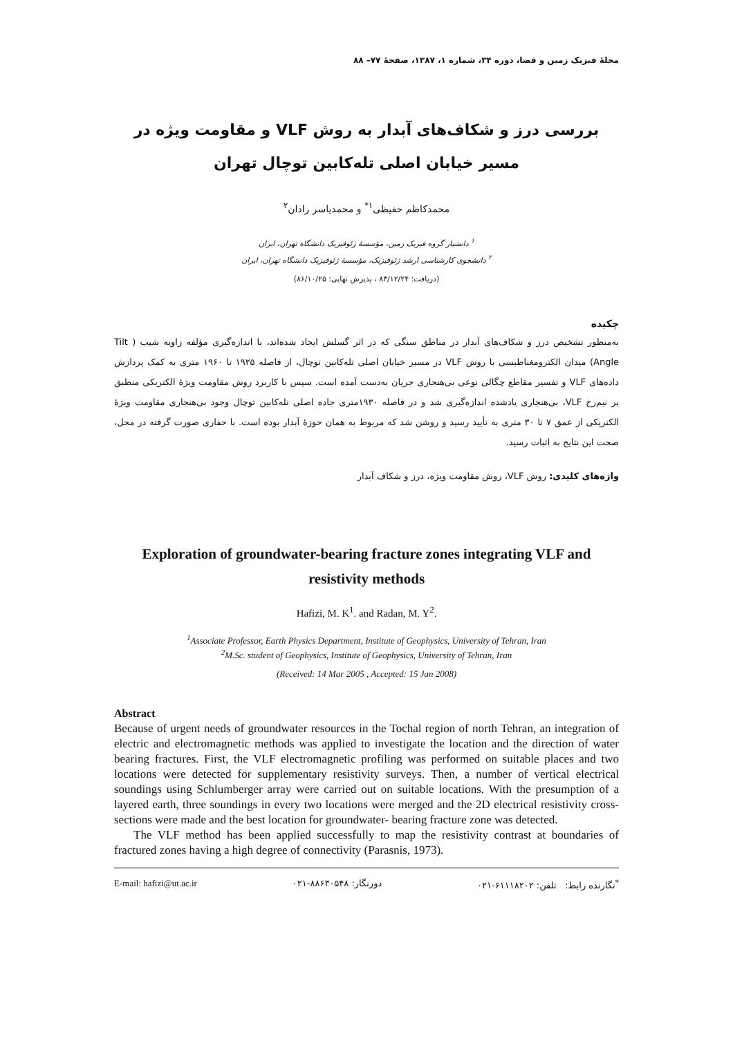مجلهٔ فیزیک زمین و فضا، دوره ۳۴، شماره ۱، ۱۳۸۷، صفحهٔ ۷۷– ۸۸
بررسی درز و شکاف‌های آبدار به روش VLF و مقاومت ویژه در مسیر خیابان اصلی تله‌کابین توچال تهران
محمدکاظم حفیظی<sup>۱*</sup> و محمدیاسر رادان<sup>۲</sup>
<sup>۱</sup> دانشیار گروه فیزیک زمین، مؤسسهٔ ژئوفیزیک دانشگاه تهران، ایران
<sup>۲</sup> دانشجوی کارشناسی ارشد ژئوفیزیک، مؤسسهٔ ژئوفیزیک دانشگاه تهران، ایران
(دریافت: ۸۳/۱۲/۲۴ ، پذیرش نهایی: ۸۶/۱۰/۲۵)
چکیده
به‌منظور تشخیص درز و شکاف‌های آبدار در مناطق سنگی که در اثر گسلش ایجاد شده‌اند، با اندازه‌گیری مؤلفه زاویه شیب ( Tilt Angle) میدان الکترومغناطیسی با روش VLF در مسیر خیابان اصلی تله‌کابین توچال، از فاصله ۱۹۲۵ تا ۱۹۶۰ متری به کمک پردازش داده‌های VLF و تفسیر مقاطع چگالی نوعی بی‌هنجاری جریان به‌دست آمده است. سپس با کاربرد روش مقاومت ویژهٔ الکتریکی منطبق بر نیم‌رخ VLF، بی‌هنجاری یادشده اندازه‌گیری شد و در فاصله ۱۹۳۰متری جاده اصلی تله‌کابین توچال وجود بی‌هنجاری مقاومت ویژهٔ الکتریکی از عمق ۷ تا ۳۰ متری به تأیید رسید و روشن شد که مربوط به همان حوزهٔ آبدار بوده است. با حفاری صورت گرفته در محل، صحت این نتایج به اثبات رسید.
واژه‌های کلیدی: روش VLF، روش مقاومت ویژه، درز و شکاف آبدار
Exploration of groundwater-bearing fracture zones integrating VLF and resistivity methods
Hafizi, M. K<sup>1</sup>. and Radan, M. Y<sup>2</sup>.
<sup>1</sup> Associate Professor, Earth Physics Department, Institute of Geophysics, University of Tehran, Iran
<sup>2</sup> M.Sc. student of Geophysics, Institute of Geophysics, University of Tehran, Iran
(Received: 14 Mar 2005 , Accepted: 15 Jan 2008)
Abstract
Because of urgent needs of groundwater resources in the Tochal region of north Tehran, an integration of electric and electromagnetic methods was applied to investigate the location and the direction of water bearing fractures. First, the VLF electromagnetic profiling was performed on suitable places and two locations were detected for supplementary resistivity surveys. Then, a number of vertical electrical soundings using Schlumberger array were carried out on suitable locations. With the presumption of a layered earth, three soundings in every two locations were merged and the 2D electrical resistivity cross-sections were made and the best location for groundwater- bearing fracture zone was detected.
The VLF method has been applied successfully to map the resistivity contrast at boundaries of fractured zones having a high degree of connectivity (Parasnis, 1973).
E-mail: hafizi@ut.ac.ir دورنگار: ۸۸۶۳۰۵۴۸-۰۲۱<sup>*</sup>نگارنده رابط: تلفن: ۶۱۱۱۸۲۰۲-۰۲۱